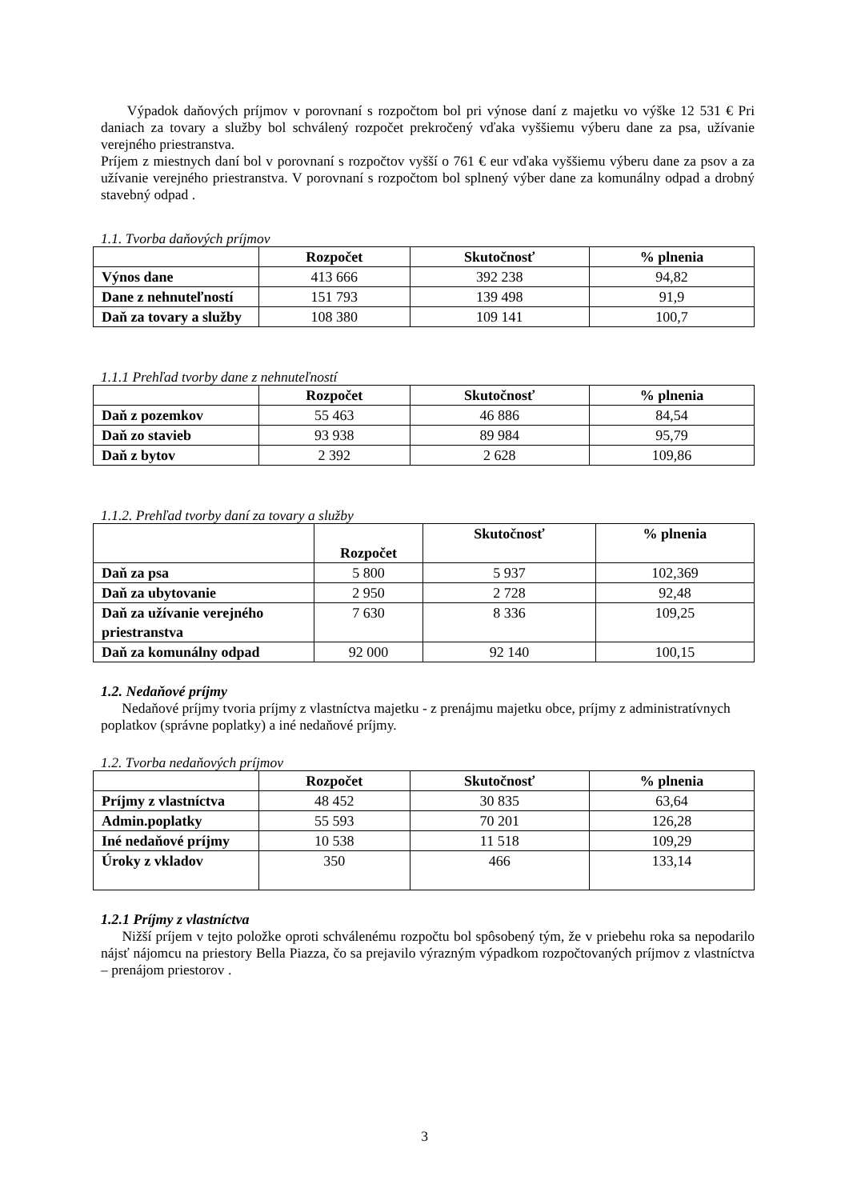Výpadok daňových príjmov v porovnaní s rozpočtom bol pri výnose daní z majetku vo výške 12 531 € Pri daniach za tovary a služby bol schválený rozpočet prekročený vďaka vyššiemu výberu dane za psa, užívanie verejného priestranstva.
Príjem z miestnych daní bol v porovnaní s rozpočtov vyšší o 761 € eur vďaka vyššiemu výberu dane za psov a za užívanie verejného priestranstva. V porovnaní s rozpočtom bol splnený výber dane za komunálny odpad a drobný stavebný odpad .
1.1. Tvorba daňových príjmov
| | Rozpočet | Skutočnosť | % plnenia |
| --- | --- | --- | --- |
| Výnos dane | 413 666 | 392 238 | 94,82 |
| Dane z nehnuteľností | 151 793 | 139 498 | 91,9 |
| Daň za tovary a služby | 108 380 | 109 141 | 100,7 |
1.1.1 Prehľad tvorby dane z nehnuteľností
| | Rozpočet | Skutočnosť | % plnenia |
| --- | --- | --- | --- |
| Daň z pozemkov | 55 463 | 46 886 | 84,54 |
| Daň zo stavieb | 93 938 | 89 984 | 95,79 |
| Daň z bytov | 2 392 | 2 628 | 109,86 |
1.1.2. Prehľad tvorby daní za tovary a služby
| | Rozpočet | Skutočnosť | % plnenia |
| --- | --- | --- | --- |
| Daň za psa | 5 800 | 5 937 | 102,369 |
| Daň za ubytovanie | 2 950 | 2 728 | 92,48 |
| Daň za užívanie verejného priestranstva | 7 630 | 8 336 | 109,25 |
| Daň za komunálny odpad | 92 000 | 92 140 | 100,15 |
1.2. Nedaňové príjmy
Nedaňové príjmy tvoria príjmy z vlastníctva majetku - z prenájmu majetku obce, príjmy z administratívnych poplatkov (správne poplatky) a iné nedaňové príjmy.
1.2. Tvorba nedaňových príjmov
| | Rozpočet | Skutočnosť | % plnenia |
| --- | --- | --- | --- |
| Príjmy z vlastníctva | 48 452 | 30 835 | 63,64 |
| Admin.poplatky | 55 593 | 70 201 | 126,28 |
| Iné nedaňové príjmy | 10 538 | 11 518 | 109,29 |
| Úroky z vkladov | 350 | 466 | 133,14 |
1.2.1 Príjmy z vlastníctva
Nižší príjem v tejto položke oproti schválenému rozpočtu bol spôsobený tým, že v priebehu roka sa nepodarilo nájsť nájomcu na priestory Bella Piazza, čo sa prejavilo výrazným výpadkom rozpočtovaných príjmov z vlastníctva – prenájom priestorov .
3